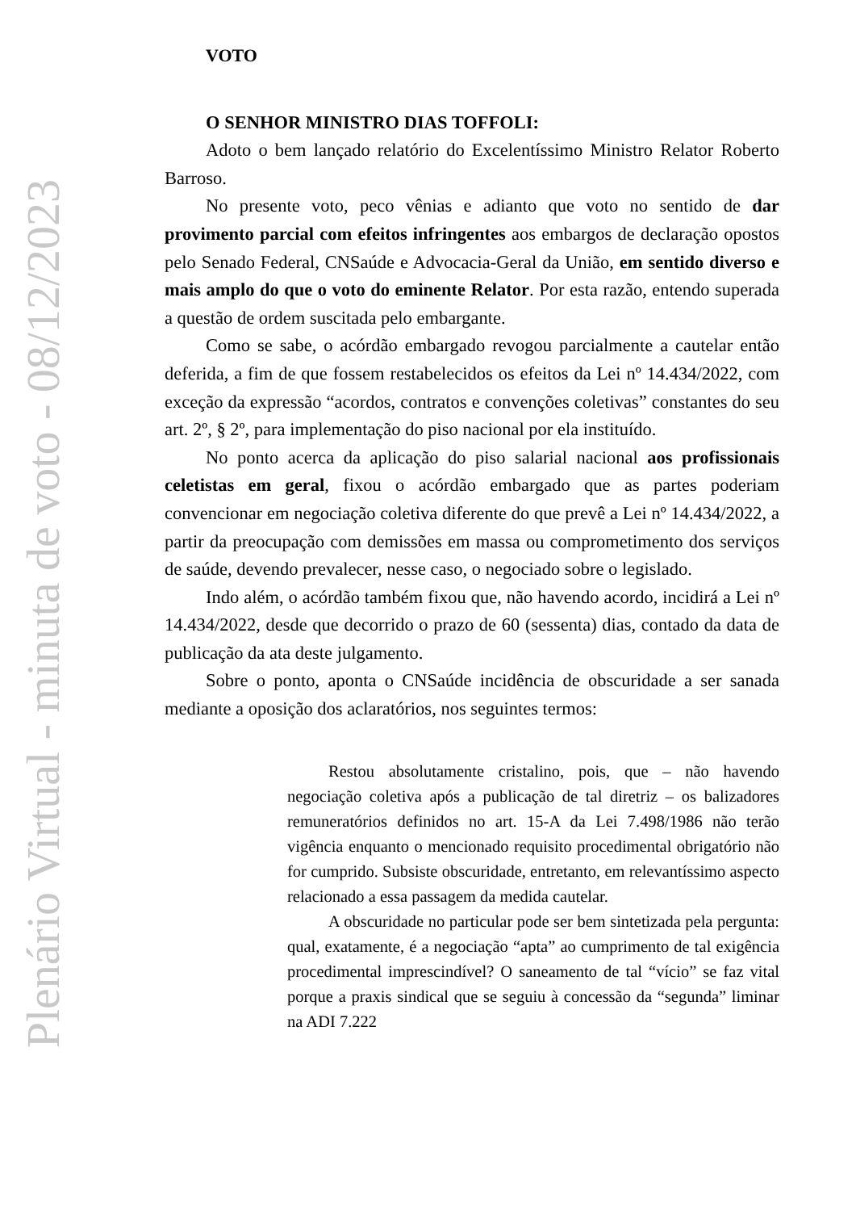Plenário Virtual - minuta de voto - 08/12/2023
VOTO
O SENHOR MINISTRO DIAS TOFFOLI:
Adoto o bem lançado relatório do Excelentíssimo Ministro Relator Roberto Barroso.
No presente voto, peco vênias e adianto que voto no sentido de dar provimento parcial com efeitos infringentes aos embargos de declaração opostos pelo Senado Federal, CNSaúde e Advocacia-Geral da União, em sentido diverso e mais amplo do que o voto do eminente Relator. Por esta razão, entendo superada a questão de ordem suscitada pelo embargante.
Como se sabe, o acórdão embargado revogou parcialmente a cautelar então deferida, a fim de que fossem restabelecidos os efeitos da Lei nº 14.434/2022, com exceção da expressão “acordos, contratos e convenções coletivas” constantes do seu art. 2º, § 2º, para implementação do piso nacional por ela instituído.
No ponto acerca da aplicação do piso salarial nacional aos profissionais celetistas em geral, fixou o acórdão embargado que as partes poderiam convencionar em negociação coletiva diferente do que prevê a Lei nº 14.434/2022, a partir da preocupação com demissões em massa ou comprometimento dos serviços de saúde, devendo prevalecer, nesse caso, o negociado sobre o legislado.
Indo além, o acórdão também fixou que, não havendo acordo, incidirá a Lei nº 14.434/2022, desde que decorrido o prazo de 60 (sessenta) dias, contado da data de publicação da ata deste julgamento.
Sobre o ponto, aponta o CNSaúde incidência de obscuridade a ser sanada mediante a oposição dos aclaratórios, nos seguintes termos:
Restou absolutamente cristalino, pois, que – não havendo negociação coletiva após a publicação de tal diretriz – os balizadores remuneratórios definidos no art. 15-A da Lei 7.498/1986 não terão vigência enquanto o mencionado requisito procedimental obrigatório não for cumprido. Subsiste obscuridade, entretanto, em relevantíssimo aspecto relacionado a essa passagem da medida cautelar.
A obscuridade no particular pode ser bem sintetizada pela pergunta: qual, exatamente, é a negociação “apta” ao cumprimento de tal exigência procedimental imprescindível? O saneamento de tal “vício” se faz vital porque a praxis sindical que se seguiu à concessão da “segunda” liminar na ADI 7.222